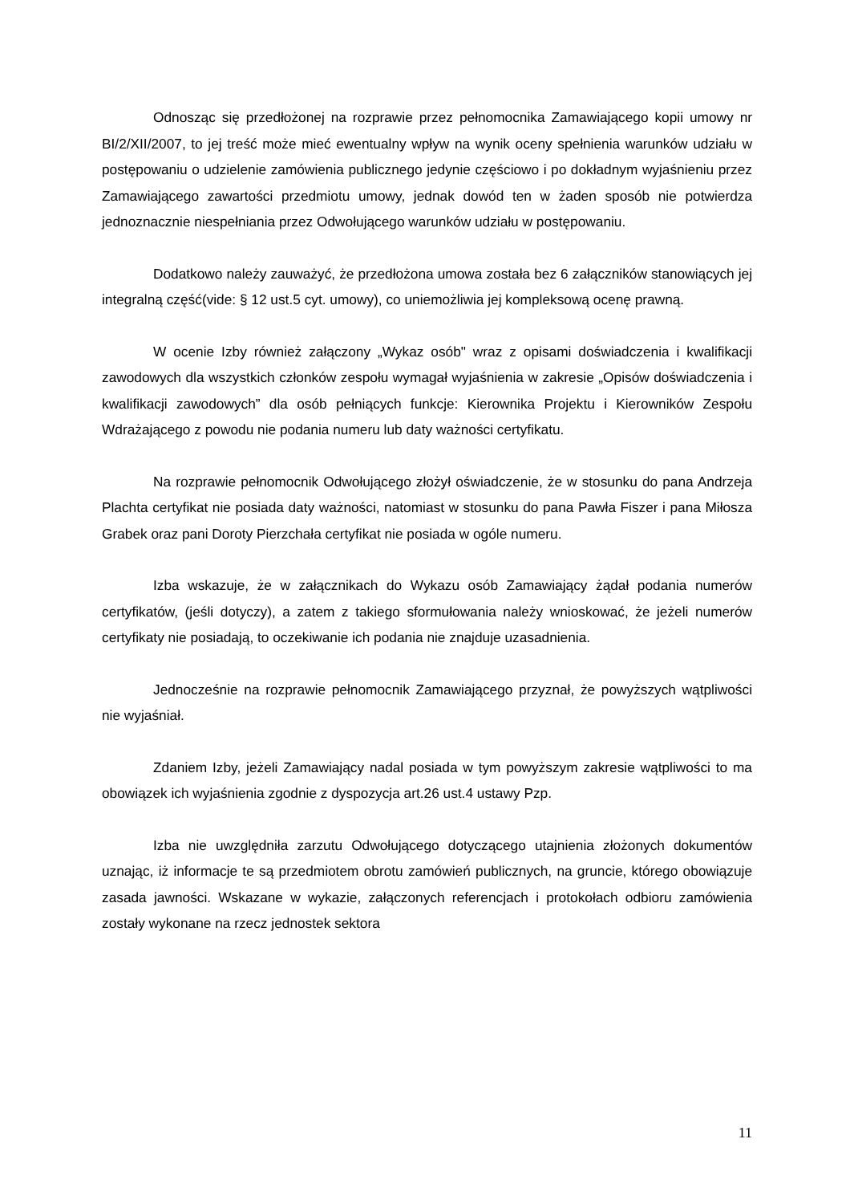Odnosząc się przedłożonej na rozprawie przez pełnomocnika Zamawiającego kopii umowy nr BI/2/XII/2007, to jej treść może mieć ewentualny wpływ na wynik oceny spełnienia warunków udziału w postępowaniu o udzielenie zamówienia publicznego jedynie częściowo i po dokładnym wyjaśnieniu przez Zamawiającego zawartości przedmiotu umowy, jednak dowód ten w żaden sposób nie potwierdza jednoznacznie niespełniania przez Odwołującego warunków udziału w postępowaniu.
Dodatkowo należy zauważyć, że przedłożona umowa została bez 6 załączników stanowiących jej integralną część(vide: § 12 ust.5 cyt. umowy), co uniemożliwia jej kompleksową ocenę prawną.
W ocenie Izby również załączony „Wykaz osób" wraz z opisami doświadczenia i kwalifikacji zawodowych dla wszystkich członków zespołu wymagał wyjaśnienia w zakresie „Opisów doświadczenia i kwalifikacji zawodowych” dla osób pełniących funkcje: Kierownika Projektu i Kierowników Zespołu Wdrażającego z powodu nie podania numeru lub daty ważności certyfikatu.
Na rozprawie pełnomocnik Odwołującego złożył oświadczenie, że w stosunku do pana Andrzeja Plachta certyfikat nie posiada daty ważności, natomiast w stosunku do pana Pawła Fiszer i pana Miłosza Grabek oraz pani Doroty Pierzchała certyfikat nie posiada w ogóle numeru.
Izba wskazuje, że w załącznikach do Wykazu osób Zamawiający żądał podania numerów certyfikatów, (jeśli dotyczy), a zatem z takiego sformułowania należy wnioskować, że jeżeli numerów certyfikaty nie posiadają, to oczekiwanie ich podania nie znajduje uzasadnienia.
Jednocześnie na rozprawie pełnomocnik Zamawiającego przyznał, że powyższych wątpliwości nie wyjaśniał.
Zdaniem Izby, jeżeli Zamawiający nadal posiada w tym powyższym zakresie wątpliwości to ma obowiązek ich wyjaśnienia zgodnie z dyspozycja art.26 ust.4 ustawy Pzp.
Izba nie uwzględniła zarzutu Odwołującego dotyczącego utajnienia złożonych dokumentów uznając, iż informacje te są przedmiotem obrotu zamówień publicznych, na gruncie, którego obowiązuje zasada jawności. Wskazane w wykazie, załączonych referencjach i protokołach odbioru zamówienia zostały wykonane na rzecz jednostek sektora
11